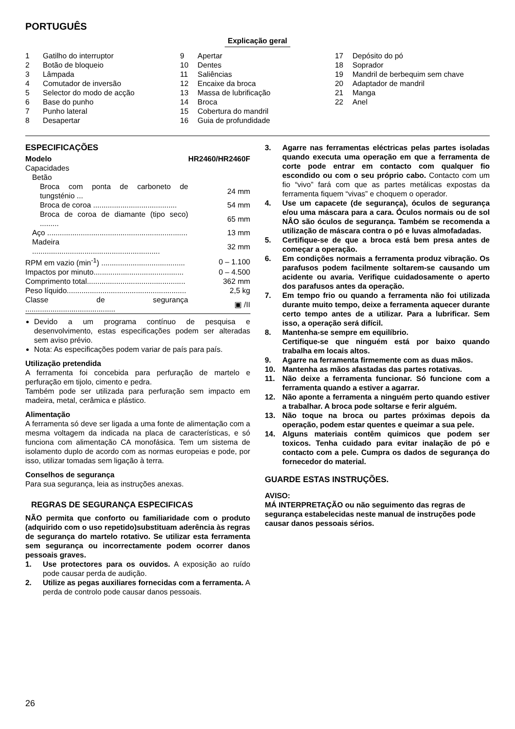PORTUGUÊS
Explicação geral
1 Gatilho do interruptor
2 Botão de bloqueio
3 Lâmpada
4 Comutador de inversão
5 Selector do modo de acção
6 Base do punho
7 Punho lateral
8 Desapertar
9 Apertar
10 Dentes
11 Saliências
12 Encaixe da broca
13 Massa de lubrificação
14 Broca
15 Cobertura do mandril
16 Guia de profundidade
17 Depósito do pó
18 Soprador
19 Mandril de berbequim sem chave
20 Adaptador de mandril
21 Manga
22 Anel
ESPECIFICAÇÕES
| Modelo | HR2460/HR2460F |
| Capacidades | |
| Betão | |
| Broca com ponta de carboneto de tungsténio ... | 24 mm |
| Broca de coroa ........................................ | 54 mm |
| Broca de coroa de diamante (tipo seco) ......... | 65 mm |
| Aço ................................................................... | 13 mm |
| Madeira ............................................................. | 32 mm |
| RPM em vazio (min<sup>-1</sup>) ........................................ | 0 – 1.100 |
| Impactos por minuto........................................... | 0 – 4.500 |
| Comprimento total............................................... | 362 mm |
| Peso líquido......................................................... | 2,5 kg |
| Classe de segurança ........................................... | ▣ /II |
Devido a um programa contínuo de pesquisa e desenvolvimento, estas especificações podem ser alteradas sem aviso prévio.
Nota: As especificações podem variar de país para país.
Utilização pretendida
A ferramenta foi concebida para perfuração de martelo e perfuração em tijolo, cimento e pedra.
Também pode ser utilizada para perfuração sem impacto em madeira, metal, cerâmica e plástico.
Alimentação
A ferramenta só deve ser ligada a uma fonte de alimentação com a mesma voltagem da indicada na placa de características, e só funciona com alimentação CA monofásica. Tem um sistema de isolamento duplo de acordo com as normas europeias e pode, por isso, utilizar tomadas sem ligação à terra.
Conselhos de segurança
Para sua segurança, leia as instruções anexas.
REGRAS DE SEGURANÇA ESPECIFICAS
NÃO permita que conforto ou familiaridade com o produto (adquirido com o uso repetido)substituam aderência às regras de segurança do martelo rotativo. Se utilizar esta ferramenta sem segurança ou incorrectamente podem ocorrer danos pessoais graves.
1. Use protectores para os ouvidos. A exposição ao ruído pode causar perda de audição.
2. Utilize as pegas auxiliares fornecidas com a ferramenta. A perda de controlo pode causar danos pessoais.
3. Agarre nas ferramentas eléctricas pelas partes isoladas quando executa uma operação em que a ferramenta de corte pode entrar em contacto com qualquer fio escondido ou com o seu próprio cabo. Contacto com um fio “vivo” fará com que as partes metálicas expostas da ferramenta fiquem “vivas” e choquem o operador.
4. Use um capacete (de segurança), óculos de segurança e/ou uma máscara para a cara. Óculos normais ou de sol NÂO são óculos de segurança. Também se recomenda a utilização de máscara contra o pó e luvas almofadadas.
5. Certifique-se de que a broca está bem presa antes de começar a operação.
6. Em condições normais a ferramenta produz vibração. Os parafusos podem facilmente soltarem-se causando um acidente ou avaria. Verifique cuidadosamente o aperto dos parafusos antes da operação.
7. Em tempo frio ou quando a ferramenta não foi utilizada durante muito tempo, deixe a ferramenta aquecer durante certo tempo antes de a utilizar. Para a lubrificar. Sem isso, a operação será difícil.
8. Mantenha-se sempre em equilíbrio.
Certifique-se que ninguém está por baixo quando trabalha em locais altos.
9. Agarre na ferramenta firmemente com as duas mãos.
10. Mantenha as mãos afastadas das partes rotativas.
11. Não deixe a ferramenta funcionar. Só funcione com a ferramenta quando a estiver a agarrar.
12. Não aponte a ferramenta a ninguém perto quando estiver a trabalhar. A broca pode soltarse e ferir alguém.
13. Não toque na broca ou partes próximas depois da operação, podem estar quentes e queimar a sua pele.
14. Alguns materiais contêm quimicos que podem ser toxicos. Tenha cuidado para evitar inalação de pó e contacto com a pele. Cumpra os dados de segurança do fornecedor do material.
GUARDE ESTAS INSTRUÇÕES.
AVISO:
MÁ INTERPRETAÇÃO ou não seguimento das regras de segurança estabelecidas neste manual de instruções pode causar danos pessoais sérios.
26